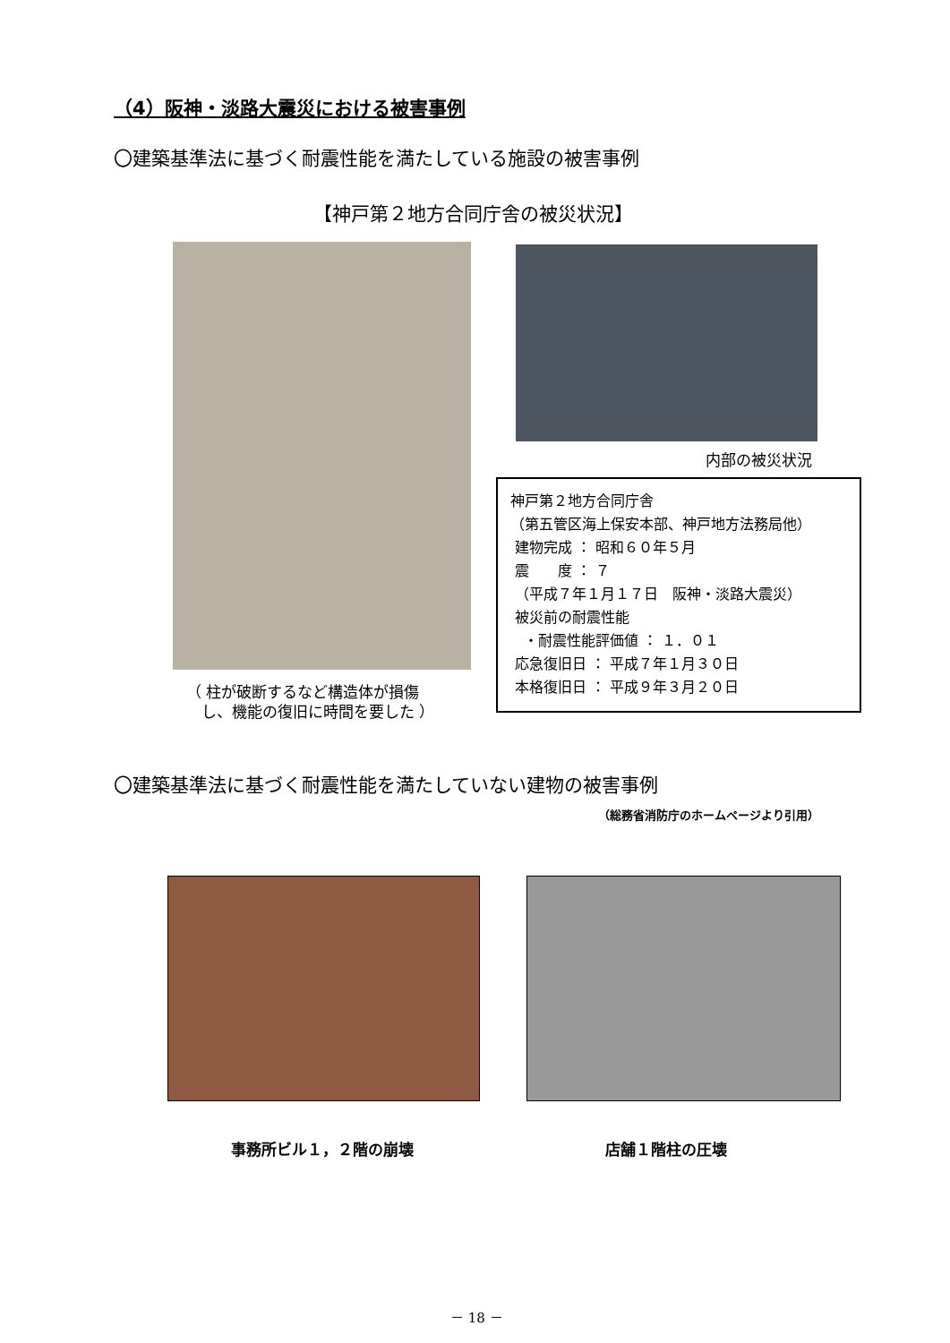（4）阪神・淡路大震災における被害事例
〇建築基準法に基づく耐震性能を満たしている施設の被害事例
【神戸第２地方合同庁舎の被災状況】
内部の被災状況
神戸第２地方合同庁舎
（第五管区海上保安本部、神戸地方法務局他）
建物完成 ： 昭和６０年５月
震　　度 ： ７
（平成７年１月１７日　阪神・淡路大震災）
被災前の耐震性能
・耐震性能評価値 ： １．０１
応急復旧日 ： 平成７年１月３０日
本格復旧日 ： 平成９年３月２０日
（ 柱が破断するなど構造体が損傷
　し、機能の復旧に時間を要した ）
〇建築基準法に基づく耐震性能を満たしていない建物の被害事例
（総務省消防庁のホームページより引用）
事務所ビル１，２階の崩壊 店舗１階柱の圧壊
－ 18 －